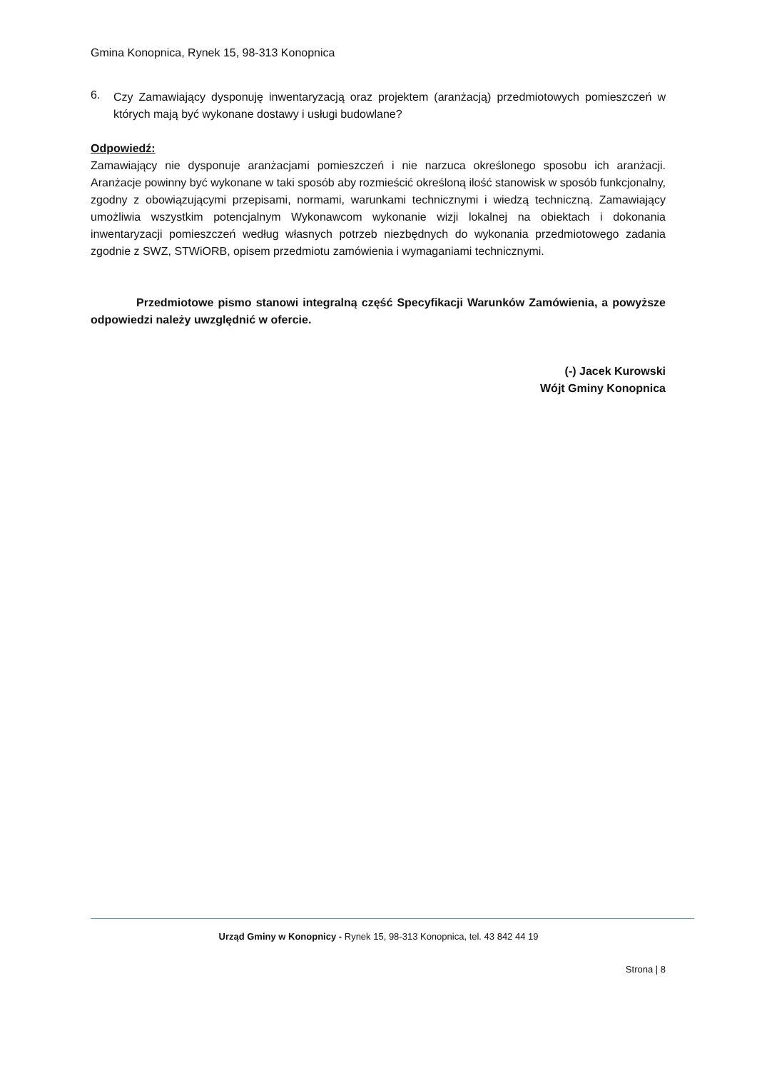Gmina Konopnica, Rynek 15, 98-313 Konopnica
6.
Czy Zamawiający dysponuję inwentaryzacją oraz projektem (aranżacją) przedmiotowych pomieszczeń w których mają być wykonane dostawy i usługi budowlane?
Odpowiedź:
Zamawiający nie dysponuje aranżacjami pomieszczeń i nie narzuca określonego sposobu ich aranżacji. Aranżacje powinny być wykonane w taki sposób aby rozmieścić określoną ilość stanowisk w sposób funkcjonalny, zgodny z obowiązującymi przepisami, normami, warunkami technicznymi i wiedzą techniczną. Zamawiający umożliwia wszystkim potencjalnym Wykonawcom wykonanie wizji lokalnej na obiektach i dokonania inwentaryzacji pomieszczeń według własnych potrzeb niezbędnych do wykonania przedmiotowego zadania zgodnie z SWZ, STWiORB, opisem przedmiotu zamówienia i wymaganiami technicznymi.
Przedmiotowe pismo stanowi integralną część Specyfikacji Warunków Zamówienia, a powyższe odpowiedzi należy uwzględnić w ofercie.
(-) Jacek Kurowski
Wójt Gminy Konopnica
Urząd Gminy w Konopnicy - Rynek 15, 98-313 Konopnica, tel. 43 842 44 19
Strona | 8